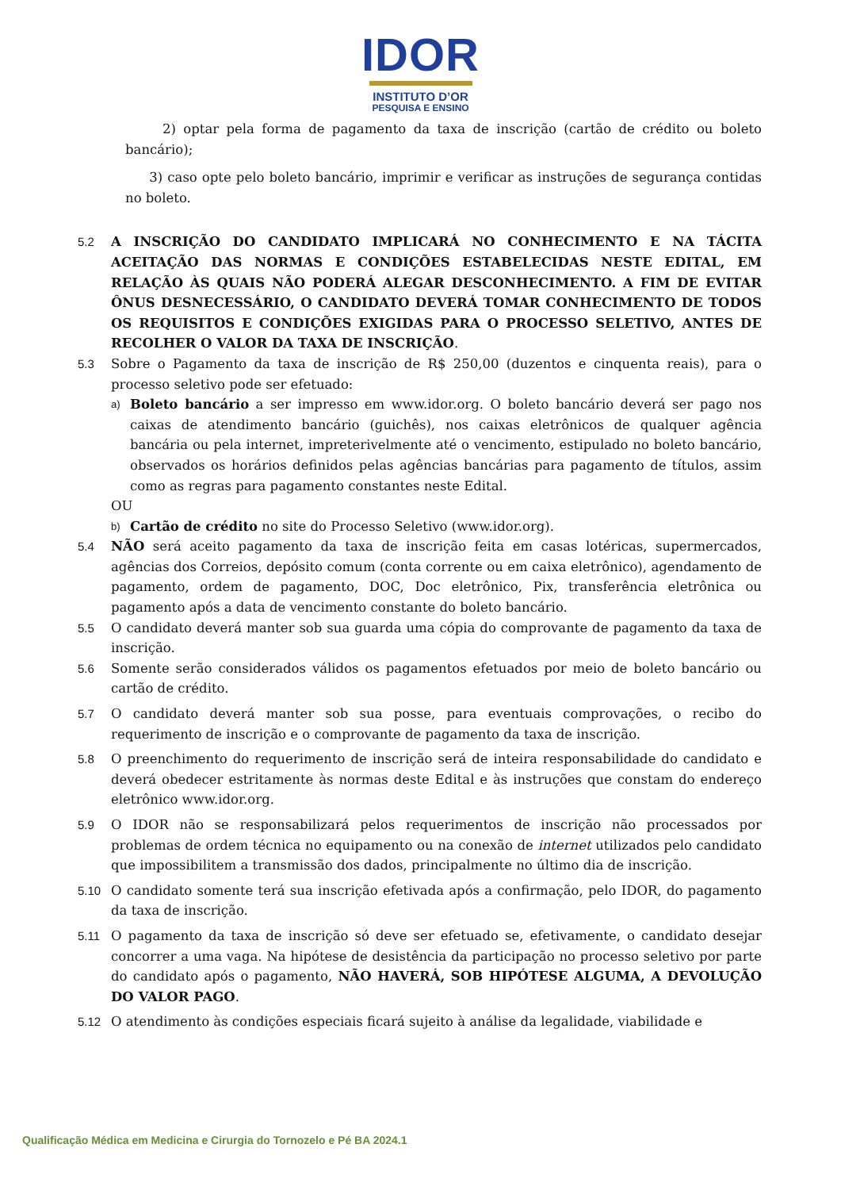IDOR
INSTITUTO D’OR
PESQUISA E ENSINO
2) optar pela forma de pagamento da taxa de inscrição (cartão de crédito ou boleto bancário);
3) caso opte pelo boleto bancário, imprimir e verificar as instruções de segurança contidas no boleto.
5.2 A INSCRIÇÃO DO CANDIDATO IMPLICARÁ NO CONHECIMENTO E NA TÁCITA ACEITAÇÃO DAS NORMAS E CONDIÇÕES ESTABELECIDAS NESTE EDITAL, EM RELAÇÃO ÀS QUAIS NÃO PODERÁ ALEGAR DESCONHECIMENTO. A FIM DE EVITAR ÔNUS DESNECESSÁRIO, O CANDIDATO DEVERÁ TOMAR CONHECIMENTO DE TODOS OS REQUISITOS E CONDIÇÕES EXIGIDAS PARA O PROCESSO SELETIVO, ANTES DE RECOLHER O VALOR DA TAXA DE INSCRIÇÃO.
5.3 Sobre o Pagamento da taxa de inscrição de R$ 250,00 (duzentos e cinquenta reais), para o processo seletivo pode ser efetuado:
a)
Boleto bancário a ser impresso em www.idor.org. O boleto bancário deverá ser pago nos caixas de atendimento bancário (guichês), nos caixas eletrônicos de qualquer agência bancária ou pela internet, impreterivelmente até o vencimento, estipulado no boleto bancário, observados os horários definidos pelas agências bancárias para pagamento de títulos, assim como as regras para pagamento constantes neste Edital.
OU
b)
Cartão de crédito no site do Processo Seletivo (www.idor.org).
5.4 NÃO será aceito pagamento da taxa de inscrição feita em casas lotéricas, supermercados, agências dos Correios, depósito comum (conta corrente ou em caixa eletrônico), agendamento de pagamento, ordem de pagamento, DOC, Doc eletrônico, Pix, transferência eletrônica ou pagamento após a data de vencimento constante do boleto bancário.
5.5 O candidato deverá manter sob sua guarda uma cópia do comprovante de pagamento da taxa de inscrição.
5.6 Somente serão considerados válidos os pagamentos efetuados por meio de boleto bancário ou cartão de crédito.
5.7 O candidato deverá manter sob sua posse, para eventuais comprovações, o recibo do requerimento de inscrição e o comprovante de pagamento da taxa de inscrição.
5.8 O preenchimento do requerimento de inscrição será de inteira responsabilidade do candidato e deverá obedecer estritamente às normas deste Edital e às instruções que constam do endereço eletrônico www.idor.org.
5.9 O IDOR não se responsabilizará pelos requerimentos de inscrição não processados por problemas de ordem técnica no equipamento ou na conexão de internet utilizados pelo candidato que impossibilitem a transmissão dos dados, principalmente no último dia de inscrição.
5.10 O candidato somente terá sua inscrição efetivada após a confirmação, pelo IDOR, do pagamento da taxa de inscrição.
5.11 O pagamento da taxa de inscrição só deve ser efetuado se, efetivamente, o candidato desejar concorrer a uma vaga. Na hipótese de desistência da participação no processo seletivo por parte do candidato após o pagamento, NÃO HAVERÁ, SOB HIPÓTESE ALGUMA, A DEVOLUÇÃO DO VALOR PAGO.
5.12 O atendimento às condições especiais ficará sujeito à análise da legalidade, viabilidade e
Qualificação Médica em Medicina e Cirurgia do Tornozelo e Pé BA 2024.1